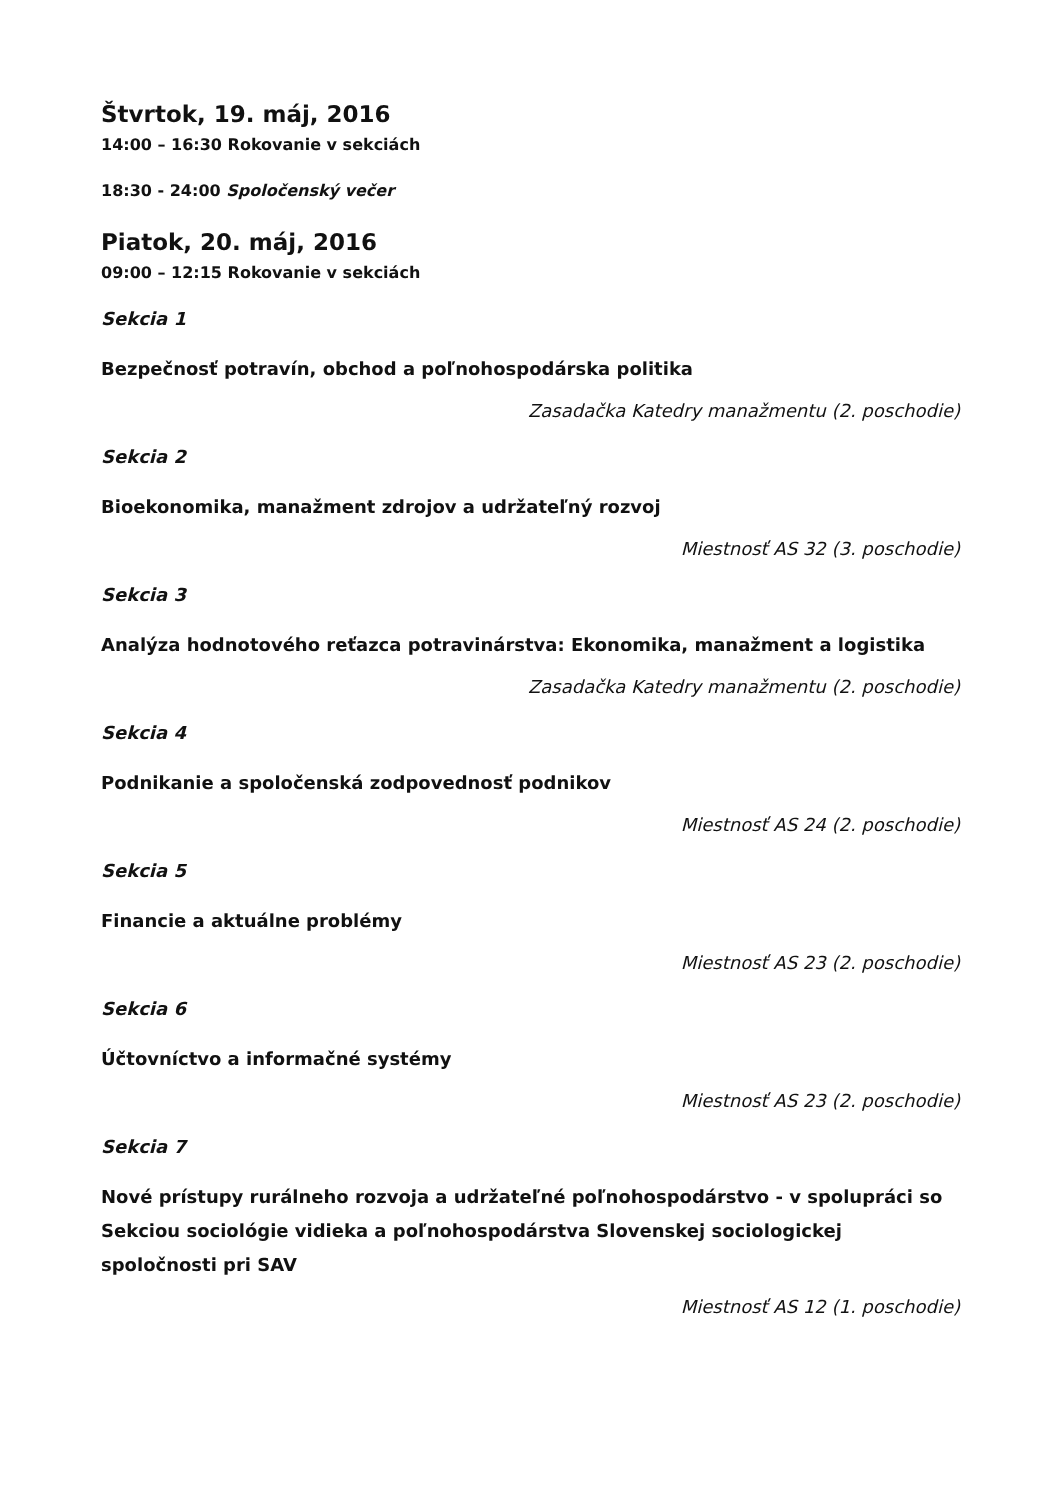Štvrtok, 19. máj, 2016
14:00 – 16:30 Rokovanie v sekciách
18:30 - 24:00 Spoločenský večer
Piatok, 20. máj, 2016
09:00 – 12:15 Rokovanie v sekciách
Sekcia 1
Bezpečnosť potravín, obchod a poľnohospodárska politika
Zasadačka Katedry manažmentu (2. poschodie)
Sekcia 2
Bioekonomika, manažment zdrojov a udržateľný rozvoj
Miestnosť AS 32 (3. poschodie)
Sekcia 3
Analýza hodnotového reťazca potravinárstva: Ekonomika, manažment a logistika
Zasadačka Katedry manažmentu (2. poschodie)
Sekcia 4
Podnikanie a spoločenská zodpovednosť podnikov
Miestnosť AS 24 (2. poschodie)
Sekcia 5
Financie a aktuálne problémy
Miestnosť AS 23 (2. poschodie)
Sekcia 6
Účtovníctvo a informačné systémy
Miestnosť AS 23 (2. poschodie)
Sekcia 7
Nové prístupy rurálneho rozvoja a udržateľné poľnohospodárstvo - v spolupráci so Sekciou sociológie vidieka a poľnohospodárstva Slovenskej sociologickej spoločnosti pri SAV
Miestnosť AS 12 (1. poschodie)